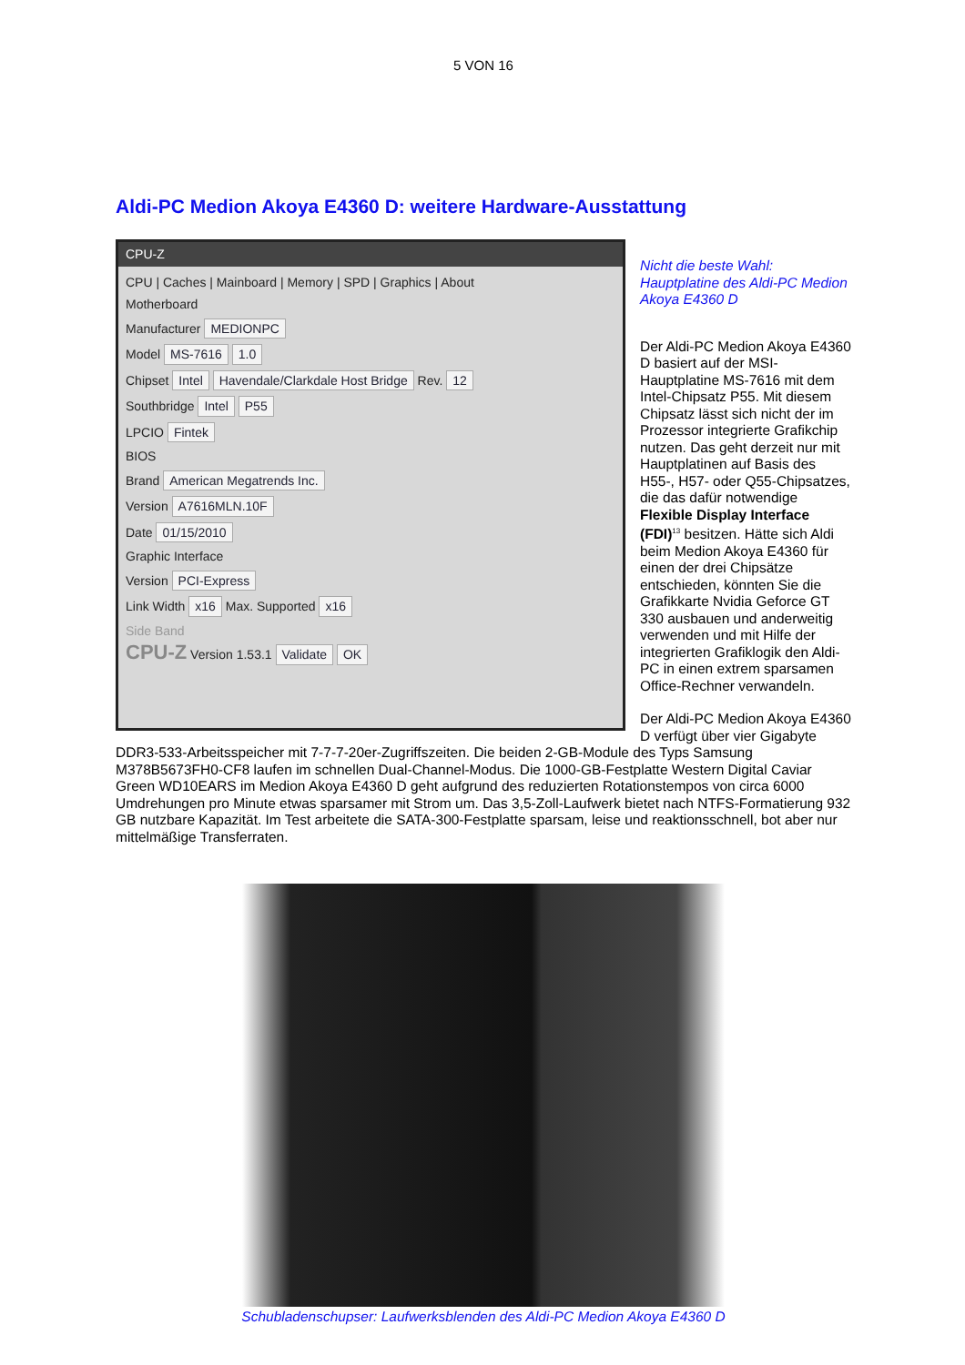5 VON 16
Aldi-PC Medion Akoya E4360 D: weitere Hardware-Ausstattung
CPU-Z
CPU | Caches | Mainboard | Memory | SPD | Graphics | About
Motherboard
Manufacturer MEDIONPC
Model MS-7616 1.0
Chipset Intel Havendale/Clarkdale Host Bridge Rev. 12
Southbridge Intel P55
LPCIO Fintek
BIOS
Brand American Megatrends Inc.
Version A7616MLN.10F
Date 01/15/2010
Graphic Interface
Version PCI-Express
Link Width x16 Max. Supported x16
Side Band
CPU-Z Version 1.53.1 Validate OK
Nicht die beste Wahl: Hauptplatine des Aldi-PC Medion Akoya E4360 D
Der Aldi-PC Medion Akoya E4360 D basiert auf der MSI-Hauptplatine MS-7616 mit dem Intel-Chipsatz P55. Mit diesem Chipsatz lässt sich nicht der im Prozessor integrierte Grafikchip nutzen. Das geht derzeit nur mit Hauptplatinen auf Basis des H55-, H57- oder Q55-Chipsatzes, die das dafür notwendige Flexible Display Interface (FDI)<sup>13</sup> besitzen. Hätte sich Aldi beim Medion Akoya E4360 für einen der drei Chipsätze entschieden, könnten Sie die Grafikkarte Nvidia Geforce GT 330 ausbauen und anderweitig verwenden und mit Hilfe der integrierten Grafiklogik den Aldi-PC in einen extrem sparsamen Office-Rechner verwandeln.
Der Aldi-PC Medion Akoya E4360 D verfügt über vier Gigabyte DDR3-533-Arbeitsspeicher mit 7-7-7-20er-Zugriffszeiten. Die beiden 2-GB-Module des Typs Samsung M378B5673FH0-CF8 laufen im schnellen Dual-Channel-Modus. Die 1000-GB-Festplatte Western Digital Caviar Green WD10EARS im Medion Akoya E4360 D geht aufgrund des reduzierten Rotationstempos von circa 6000 Umdrehungen pro Minute etwas sparsamer mit Strom um. Das 3,5-Zoll-Laufwerk bietet nach NTFS-Formatierung 932 GB nutzbare Kapazität. Im Test arbeitete die SATA-300-Festplatte sparsam, leise und reaktionsschnell, bot aber nur mittelmäßige Transferraten.
Schubladenschupser: Laufwerksblenden des Aldi-PC Medion Akoya E4360 D